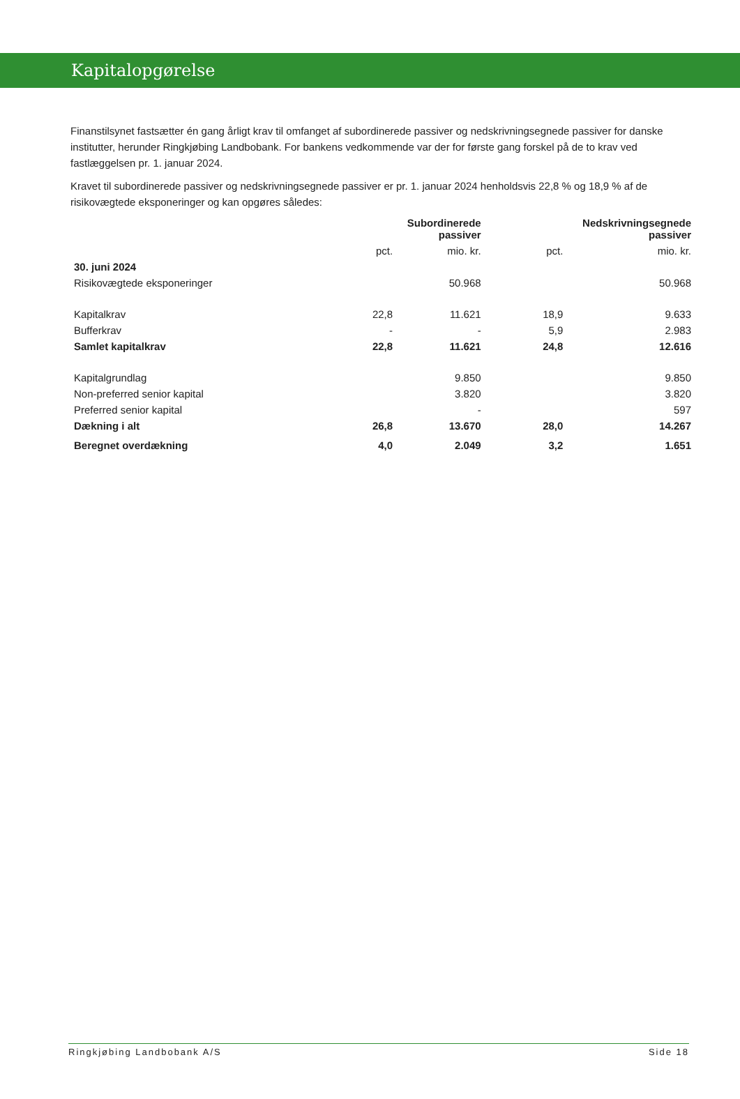Kapitalopgørelse
Finanstilsynet fastsætter én gang årligt krav til omfanget af subordinerede passiver og nedskrivningsegnede passiver for danske institutter, herunder Ringkjøbing Landbobank. For bankens vedkommende var der for første gang forskel på de to krav ved fastlæggelsen pr. 1. januar 2024.
Kravet til subordinerede passiver og nedskrivningsegnede passiver er pr. 1. januar 2024 henholdsvis 22,8 % og 18,9 % af de risikovægtede eksponeringer og kan opgøres således:
| | Subordinerede passiver | | Nedskrivningsegnede passiver | |
| --- | --- | --- | --- | --- |
| | pct. | mio. kr. | pct. | mio. kr. |
| 30. juni 2024 | | | | |
| Risikovægtede eksponeringer | | 50.968 | | 50.968 |
| Kapitalkrav | 22,8 | 11.621 | 18,9 | 9.633 |
| Bufferkrav | - | - | 5,9 | 2.983 |
| Samlet kapitalkrav | 22,8 | 11.621 | 24,8 | 12.616 |
| Kapitalgrundlag | | 9.850 | | 9.850 |
| Non-preferred senior kapital | | 3.820 | | 3.820 |
| Preferred senior kapital | | - | | 597 |
| Dækning i alt | 26,8 | 13.670 | 28,0 | 14.267 |
| Beregnet overdækning | 4,0 | 2.049 | 3,2 | 1.651 |
Ringkjøbing Landbobank A/S Side 18